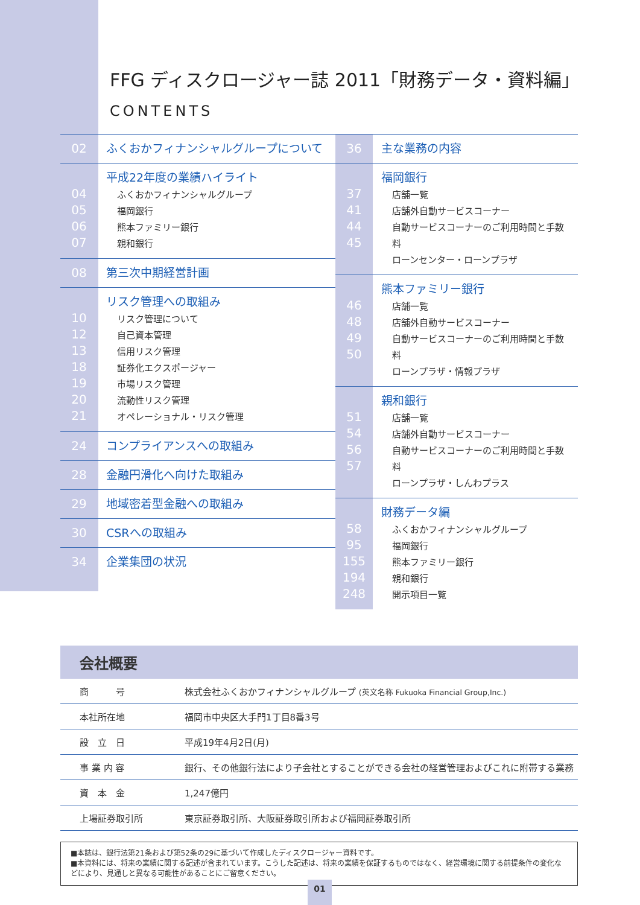FFG ディスクロージャー誌 2011「財務データ・資料編」
CONTENTS
02 ふくおかフィナンシャルグループについて
04
05
06
07
平成22年度の業績ハイライト
ふくおかフィナンシャルグループ
福岡銀行
熊本ファミリー銀行
親和銀行
08 第三次中期経営計画
10
12
13
18
19
20
21
リスク管理への取組み
リスク管理について
自己資本管理
信用リスク管理
証券化エクスポージャー
市場リスク管理
流動性リスク管理
オペレーショナル・リスク管理
24 コンプライアンスへの取組み
28 金融円滑化へ向けた取組み
29 地域密着型金融への取組み
30 CSRへの取組み
34 企業集団の状況
36 主な業務の内容
37
41
44
45
福岡銀行
店舗一覧
店舗外自動サービスコーナー
自動サービスコーナーのご利用時間と手数料
ローンセンター・ローンプラザ
46
48
49
50
熊本ファミリー銀行
店舗一覧
店舗外自動サービスコーナー
自動サービスコーナーのご利用時間と手数料
ローンプラザ・情報プラザ
51
54
56
57
親和銀行
店舗一覧
店舗外自動サービスコーナー
自動サービスコーナーのご利用時間と手数料
ローンプラザ・しんわプラス
58
95
155
194
248
財務データ編
ふくおかフィナンシャルグループ
福岡銀行
熊本ファミリー銀行
親和銀行
開示項目一覧
会社概要
| 商 号 | 株式会社ふくおかフィナンシャルグループ (英文名称 Fukuoka Financial Group,Inc.) |
| 本社所在地 | 福岡市中央区大手門1丁目8番3号 |
| 設 立 日 | 平成19年4月2日(月) |
| 事 業 内 容 | 銀行、その他銀行法により子会社とすることができる会社の経営管理およびこれに附帯する業務 |
| 資 本 金 | 1,247億円 |
| 上場証券取引所 | 東京証券取引所、大阪証券取引所および福岡証券取引所 |
■本誌は、銀行法第21条および第52条の29に基づいて作成したディスクロージャー資料です。
■本資料には、将来の業績に関する記述が含まれています。こうした記述は、将来の業績を保証するものではなく、経営環境に関する前提条件の変化などにより、見通しと異なる可能性があることにご留意ください。
01